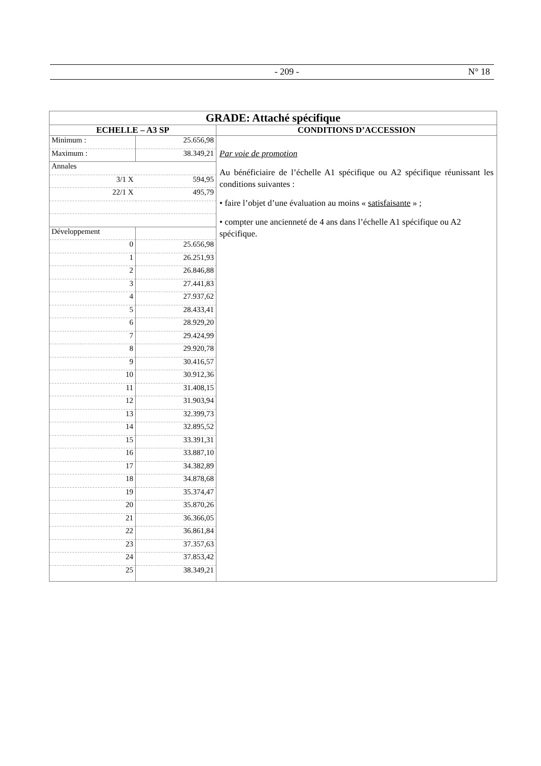- 209 - N° 18
| GRADE: Attaché spécifique | |
| ECHELLE – A3 SP | CONDITIONS D’ACCESSION |
| / Minimum : / 25.656,98 / / Maximum : / 38.349,21 / / Annales / / / 3/1 X / 594,95 / / 22/1 X / 495,79 / / Développement / / / 0 / 25.656,98 / / 1 / 26.251,93 / / 2 / 26.846,88 / / 3 / 27.441,83 / / 4 / 27.937,62 / / 5 / 28.433,41 / / 6 / 28.929,20 / / 7 / 29.424,99 / / 8 / 29.920,78 / / 9 / 30.416,57 / / 10 / 30.912,36 / / 11 / 31.408,15 / / 12 / 31.903,94 / / 13 / 32.399,73 / / 14 / 32.895,52 / / 15 / 33.391,31 / / 16 / 33.887,10 / / 17 / 34.382,89 / / 18 / 34.878,68 / / 19 / 35.374,47 / / 20 / 35.870,26 / / 21 / 36.366,05 / / 22 / 36.861,84 / / 23 / 37.357,63 / / 24 / 37.853,42 / / 25 / 38.349,21 / | Par voie de promotion Au bénéficiaire de l’échelle A1 spécifique ou A2 spécifique réunissant les conditions suivantes : • faire l’objet d’une évaluation au moins « satisfaisante » ; • compter une ancienneté de 4 ans dans l’échelle A1 spécifique ou A2 spécifique. |